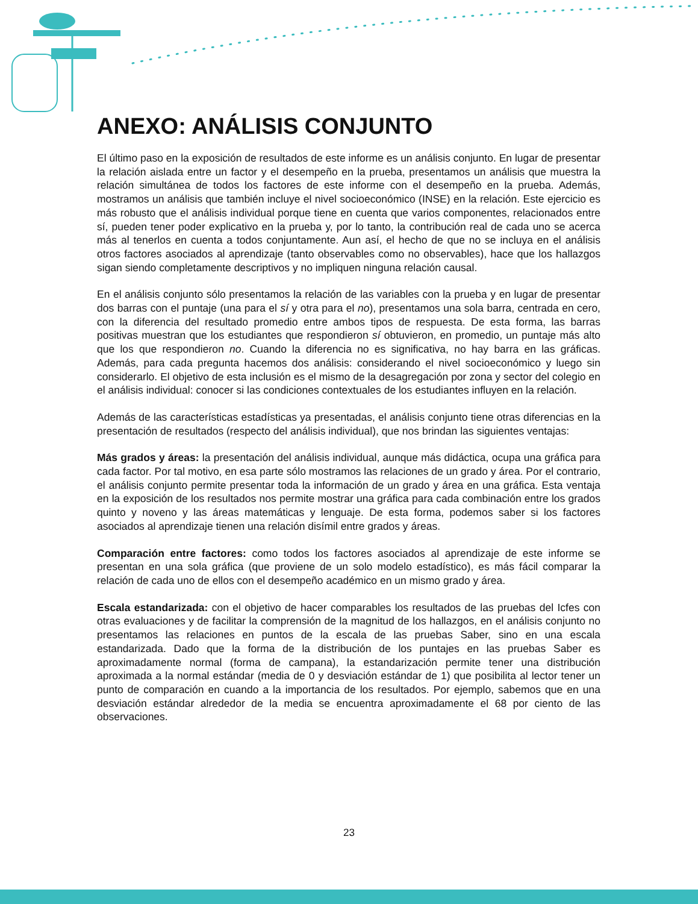ANEXO: ANÁLISIS CONJUNTO
El último paso en la exposición de resultados de este informe es un análisis conjunto. En lugar de presentar la relación aislada entre un factor y el desempeño en la prueba, presentamos un análisis que muestra la relación simultánea de todos los factores de este informe con el desempeño en la prueba. Además, mostramos un análisis que también incluye el nivel socioeconómico (INSE) en la relación. Este ejercicio es más robusto que el análisis individual porque tiene en cuenta que varios componentes, relacionados entre sí, pueden tener poder explicativo en la prueba y, por lo tanto, la contribución real de cada uno se acerca más al tenerlos en cuenta a todos conjuntamente. Aun así, el hecho de que no se incluya en el análisis otros factores asociados al aprendizaje (tanto observables como no observables), hace que los hallazgos sigan siendo completamente descriptivos y no impliquen ninguna relación causal.
En el análisis conjunto sólo presentamos la relación de las variables con la prueba y en lugar de presentar dos barras con el puntaje (una para el sí y otra para el no), presentamos una sola barra, centrada en cero, con la diferencia del resultado promedio entre ambos tipos de respuesta. De esta forma, las barras positivas muestran que los estudiantes que respondieron sí obtuvieron, en promedio, un puntaje más alto que los que respondieron no. Cuando la diferencia no es significativa, no hay barra en las gráficas. Además, para cada pregunta hacemos dos análisis: considerando el nivel socioeconómico y luego sin considerarlo. El objetivo de esta inclusión es el mismo de la desagregación por zona y sector del colegio en el análisis individual: conocer si las condiciones contextuales de los estudiantes influyen en la relación.
Además de las características estadísticas ya presentadas, el análisis conjunto tiene otras diferencias en la presentación de resultados (respecto del análisis individual), que nos brindan las siguientes ventajas:
Más grados y áreas: la presentación del análisis individual, aunque más didáctica, ocupa una gráfica para cada factor. Por tal motivo, en esa parte sólo mostramos las relaciones de un grado y área. Por el contrario, el análisis conjunto permite presentar toda la información de un grado y área en una gráfica. Esta ventaja en la exposición de los resultados nos permite mostrar una gráfica para cada combinación entre los grados quinto y noveno y las áreas matemáticas y lenguaje. De esta forma, podemos saber si los factores asociados al aprendizaje tienen una relación disímil entre grados y áreas.
Comparación entre factores: como todos los factores asociados al aprendizaje de este informe se presentan en una sola gráfica (que proviene de un solo modelo estadístico), es más fácil comparar la relación de cada uno de ellos con el desempeño académico en un mismo grado y área.
Escala estandarizada: con el objetivo de hacer comparables los resultados de las pruebas del Icfes con otras evaluaciones y de facilitar la comprensión de la magnitud de los hallazgos, en el análisis conjunto no presentamos las relaciones en puntos de la escala de las pruebas Saber, sino en una escala estandarizada. Dado que la forma de la distribución de los puntajes en las pruebas Saber es aproximadamente normal (forma de campana), la estandarización permite tener una distribución aproximada a la normal estándar (media de 0 y desviación estándar de 1) que posibilita al lector tener un punto de comparación en cuando a la importancia de los resultados. Por ejemplo, sabemos que en una desviación estándar alrededor de la media se encuentra aproximadamente el 68 por ciento de las observaciones.
23